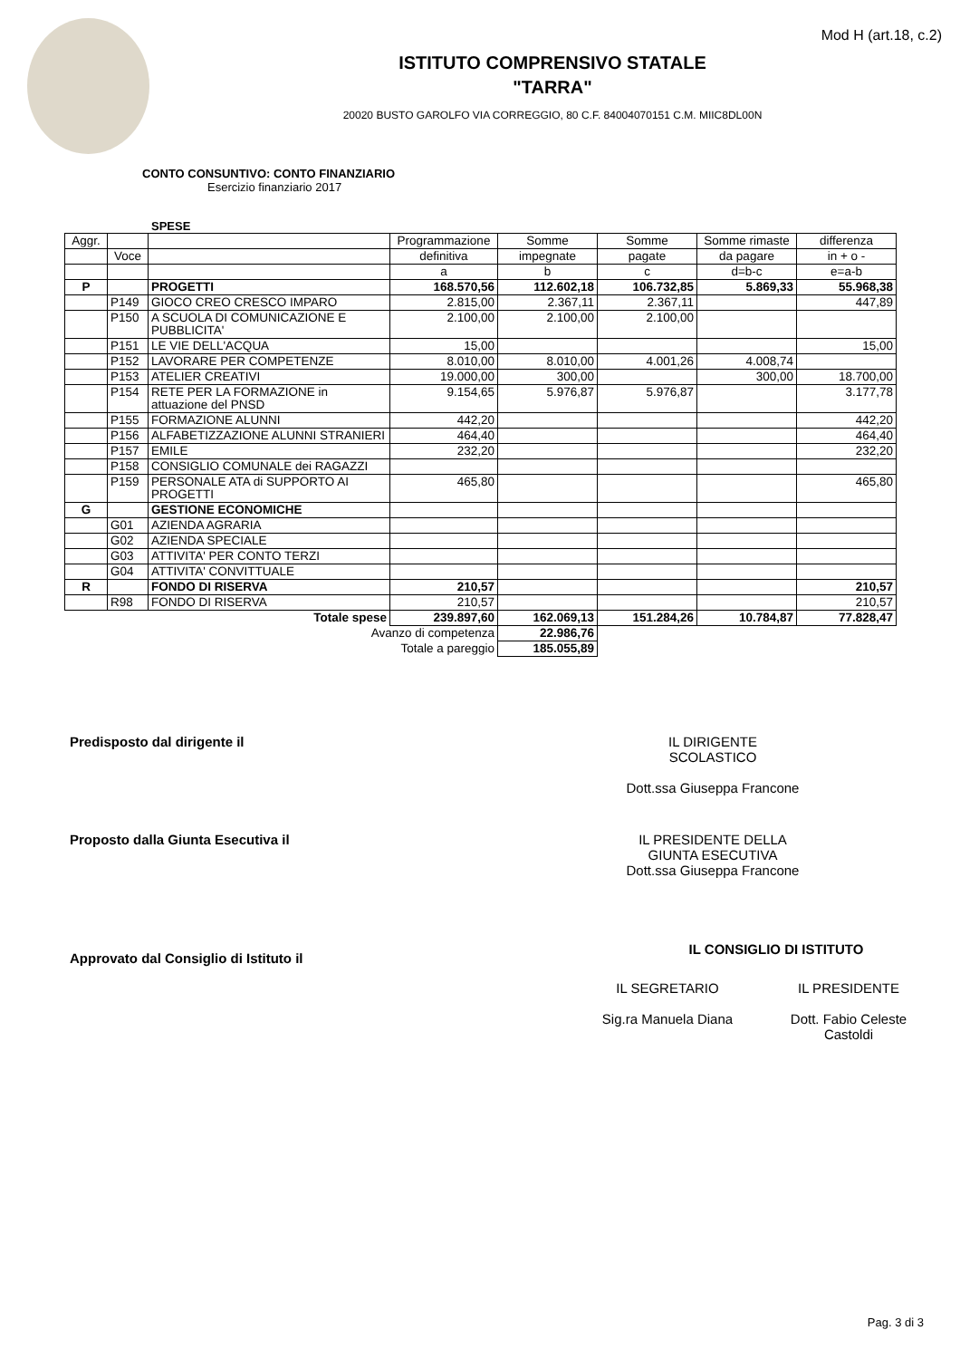Mod H (art.18, c.2)
ISTITUTO COMPRENSIVO STATALE
"TARRA"
20020 BUSTO GAROLFO VIA CORREGGIO, 80 C.F. 84004070151 C.M. MIIC8DL00N
CONTO CONSUNTIVO: CONTO FINANZIARIO
Esercizio finanziario 2017
SPESE
| Aggr. | | | Programmazione | Somme | Somme | Somme rimaste | differenza |
| --- | --- | --- | --- | --- | --- | --- | --- |
| | Voce | | definitiva | impegnate | pagate | da pagare | in + o - |
| | | | a | b | c | d=b-c | e=a-b |
| P | | PROGETTI | 168.570,56 | 112.602,18 | 106.732,85 | 5.869,33 | 55.968,38 |
| | P149 | GIOCO CREO CRESCO IMPARO | 2.815,00 | 2.367,11 | 2.367,11 | | 447,89 |
| | P150 | A SCUOLA DI COMUNICAZIONE E PUBBLICITA' | 2.100,00 | 2.100,00 | 2.100,00 | | |
| | P151 | LE VIE DELL'ACQUA | 15,00 | | | | 15,00 |
| | P152 | LAVORARE PER COMPETENZE | 8.010,00 | 8.010,00 | 4.001,26 | 4.008,74 | |
| | P153 | ATELIER CREATIVI | 19.000,00 | 300,00 | | 300,00 | 18.700,00 |
| | P154 | RETE PER LA FORMAZIONE in attuazione del PNSD | 9.154,65 | 5.976,87 | 5.976,87 | | 3.177,78 |
| | P155 | FORMAZIONE ALUNNI | 442,20 | | | | 442,20 |
| | P156 | ALFABETIZZAZIONE ALUNNI STRANIERI | 464,40 | | | | 464,40 |
| | P157 | EMILE | 232,20 | | | | 232,20 |
| | P158 | CONSIGLIO COMUNALE dei RAGAZZI | | | | | |
| | P159 | PERSONALE ATA di SUPPORTO AI PROGETTI | 465,80 | | | | 465,80 |
| G | | GESTIONE ECONOMICHE | | | | | |
| | G01 | AZIENDA AGRARIA | | | | | |
| | G02 | AZIENDA SPECIALE | | | | | |
| | G03 | ATTIVITA' PER CONTO TERZI | | | | | |
| | G04 | ATTIVITA' CONVITTUALE | | | | | |
| R | | FONDO DI RISERVA | 210,57 | | | | 210,57 |
| | R98 | FONDO DI RISERVA | 210,57 | | | | 210,57 |
| Totale spese | | | 239.897,60 | 162.069,13 | 151.284,26 | 10.784,87 | 77.828,47 |
| Avanzo di competenza | | | | 22.986,76 | | | |
| Totale a pareggio | | | | 185.055,89 | | | |
Predisposto dal dirigente il IL DIRIGENTE
SCOLASTICO
Dott.ssa Giuseppa Francone
Proposto dalla Giunta Esecutiva il IL PRESIDENTE DELLA
GIUNTA ESECUTIVA
Dott.ssa Giuseppa Francone
Approvato dal Consiglio di Istituto il
IL CONSIGLIO DI ISTITUTO
IL SEGRETARIO
Sig.ra Manuela Diana
IL PRESIDENTE
Dott. Fabio Celeste
Castoldi
Pag. 3 di 3